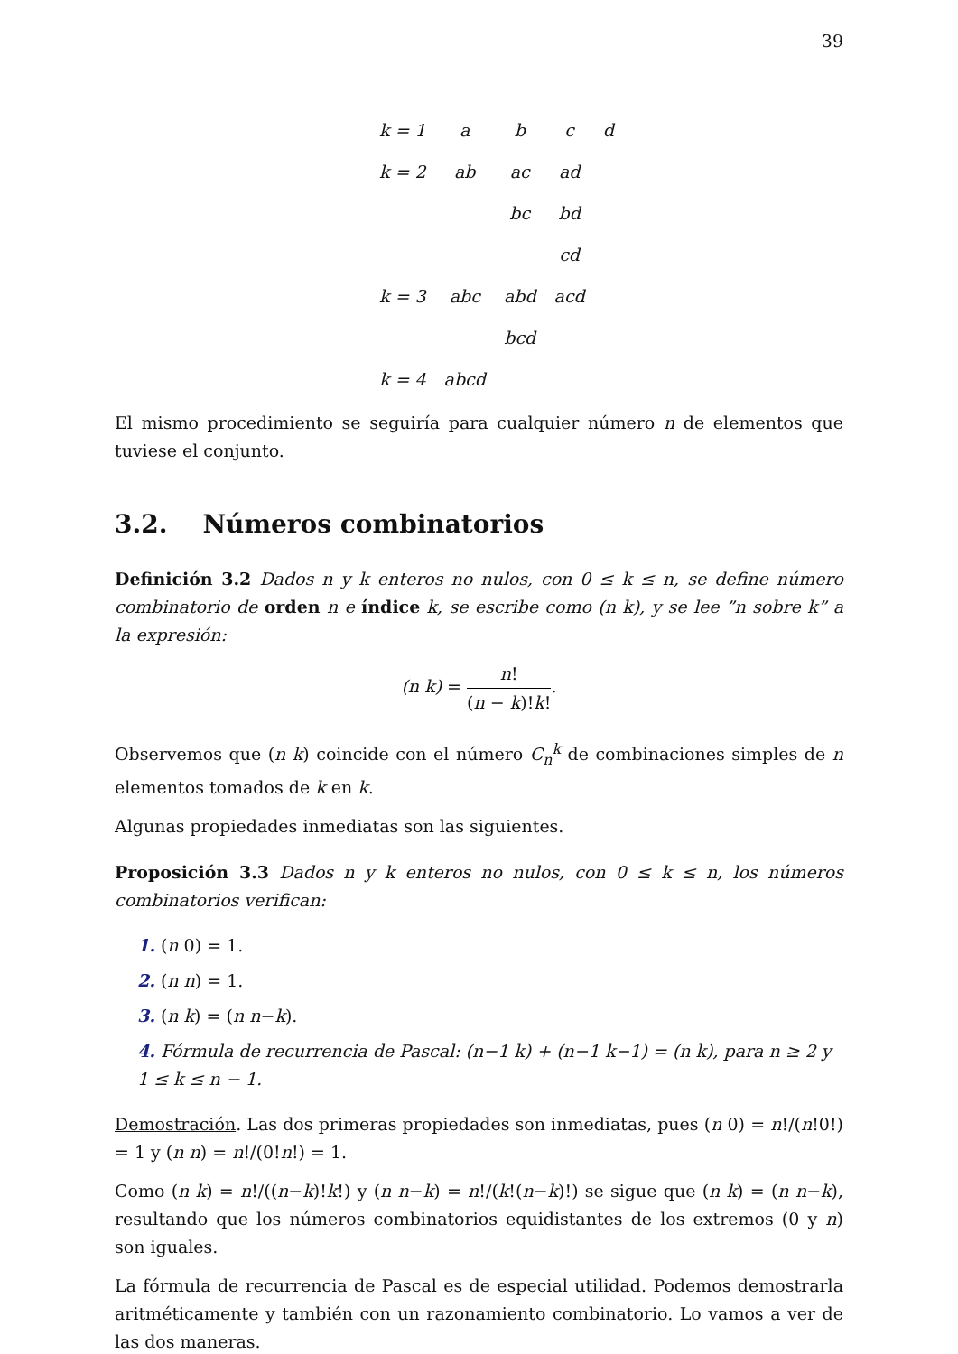39
| k = 1 | a | b | c | d |
| k = 2 | ab | ac | ad | |
| | | bc | bd | |
| | | | cd | |
| k = 3 | abc | abd | acd | |
| | | bcd | | |
| k = 4 | abcd | | | |
El mismo procedimiento se seguiría para cualquier número n de elementos que tuviese el conjunto.
3.2. Números combinatorios
Definición 3.2 Dados n y k enteros no nulos, con 0 ≤ k ≤ n, se define número combinatorio de orden n e índice k, se escribe como (n k), y se lee ”n sobre k” a la expresión:
(n k) = n! (n − k)!k!.
Observemos que (n k) coincide con el número C<sub>n</sub><sup>k</sup> de combinaciones simples de n elementos tomados de k en k.
Algunas propiedades inmediatas son las siguientes.
Proposición 3.3 Dados n y k enteros no nulos, con 0 ≤ k ≤ n, los números combinatorios verifican:
1. (n 0) = 1.
2. (n n) = 1.
3. (n k) = (n n−k).
4. Fórmula de recurrencia de Pascal: (n−1 k) + (n−1 k−1) = (n k), para n ≥ 2 y 1 ≤ k ≤ n − 1.
Demostración. Las dos primeras propiedades son inmediatas, pues (n 0) = n!/(n!0!) = 1 y (n n) = n!/(0!n!) = 1.
Como (n k) = n!/((n−k)!k!) y (n n−k) = n!/(k!(n−k)!) se sigue que (n k) = (n n−k), resultando que los números combinatorios equidistantes de los extremos (0 y n) son iguales.
La fórmula de recurrencia de Pascal es de especial utilidad. Podemos demostrarla aritméticamente y también con un razonamiento combinatorio. Lo vamos a ver de las dos maneras.